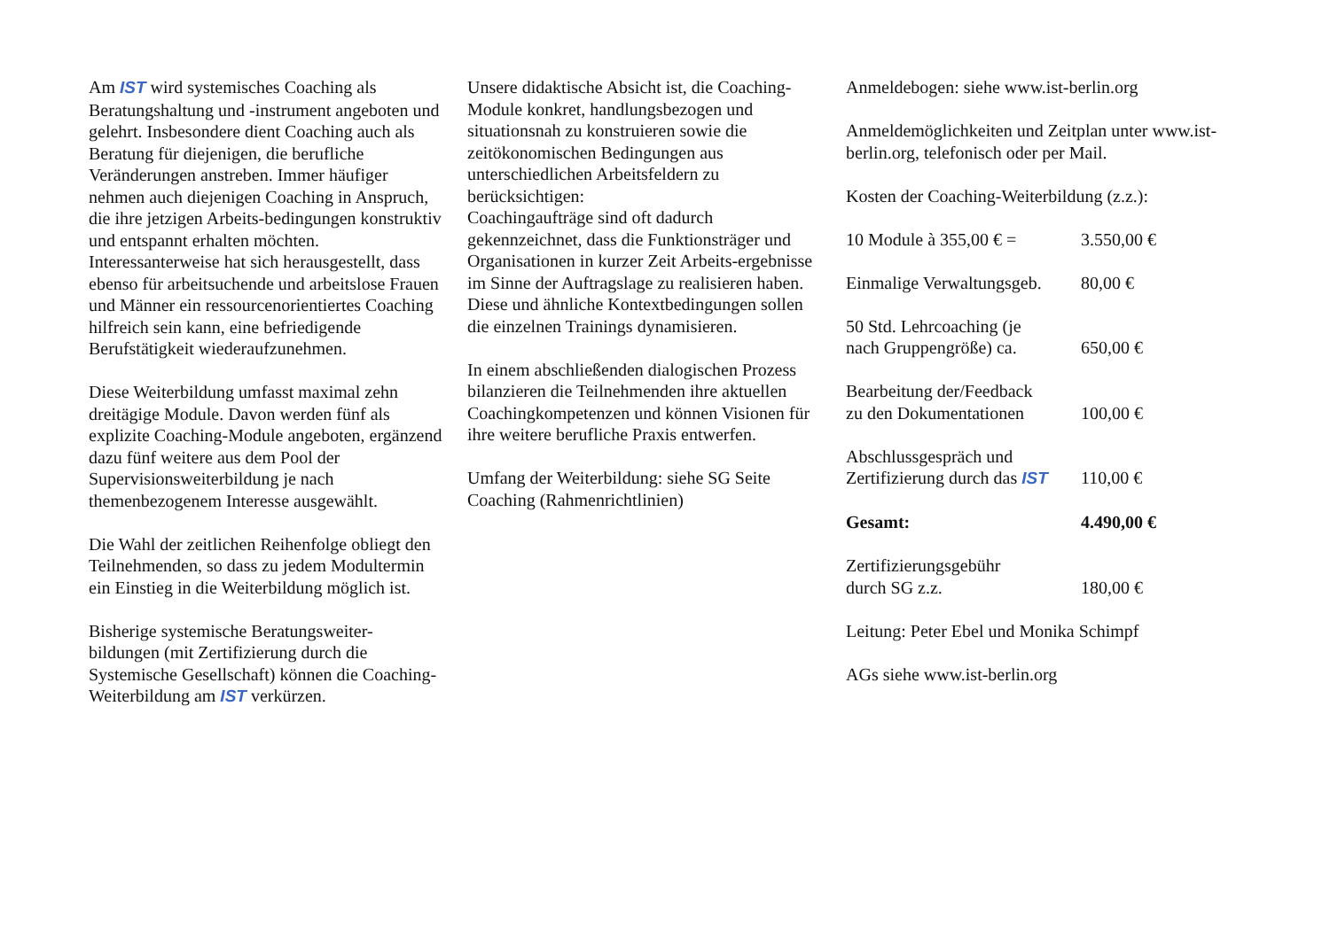Am IST wird systemisches Coaching als Beratungshaltung und -instrument angeboten und gelehrt. Insbesondere dient Coaching auch als Beratung für diejenigen, die berufliche Veränderungen anstreben. Immer häufiger nehmen auch diejenigen Coaching in Anspruch, die ihre jetzigen Arbeits-bedingungen konstruktiv und entspannt erhalten möchten. Interessanterweise hat sich herausgestellt, dass ebenso für arbeitsuchende und arbeitslose Frauen und Männer ein ressourcenorientiertes Coaching hilfreich sein kann, eine befriedigende Berufstätigkeit wiederaufzunehmen.
Diese Weiterbildung umfasst maximal zehn dreitägige Module. Davon werden fünf als explizite Coaching-Module angeboten, ergänzend dazu fünf weitere aus dem Pool der Supervisionsweiterbildung je nach themenbezogenem Interesse ausgewählt.
Die Wahl der zeitlichen Reihenfolge obliegt den Teilnehmenden, so dass zu jedem Modultermin ein Einstieg in die Weiterbildung möglich ist.
Bisherige systemische Beratungsweiter-bildungen (mit Zertifizierung durch die Systemische Gesellschaft) können die Coaching-Weiterbildung am IST verkürzen.
Unsere didaktische Absicht ist, die Coaching-Module konkret, handlungsbezogen und situationsnah zu konstruieren sowie die zeitökonomischen Bedingungen aus unterschiedlichen Arbeitsfeldern zu berücksichtigen:
Coachingaufträge sind oft dadurch gekennzeichnet, dass die Funktionsträger und Organisationen in kurzer Zeit Arbeits-ergebnisse im Sinne der Auftragslage zu realisieren haben. Diese und ähnliche Kontextbedingungen sollen die einzelnen Trainings dynamisieren.
In einem abschließenden dialogischen Prozess bilanzieren die Teilnehmenden ihre aktuellen Coachingkompetenzen und können Visionen für ihre weitere berufliche Praxis entwerfen.
Umfang der Weiterbildung: siehe SG Seite Coaching (Rahmenrichtlinien)
Anmeldebogen: siehe www.ist-berlin.org
Anmeldemöglichkeiten und Zeitplan unter www.ist-berlin.org, telefonisch oder per Mail.
Kosten der Coaching-Weiterbildung (z.z.):
10 Module à 355,00 € = 3.550,00 €
Einmalige Verwaltungsgeb. 80,00 €
50 Std. Lehrcoaching (je
nach Gruppengröße) ca.
650,00 €
Bearbeitung der/Feedback
zu den Dokumentationen
100,00 €
Abschlussgespräch und
Zertifizierung durch das IST
110,00 €
Gesamt: 4.490,00 €
Zertifizierungsgebühr
durch SG z.z.
180,00 €
Leitung: Peter Ebel und Monika Schimpf
AGs siehe www.ist-berlin.org